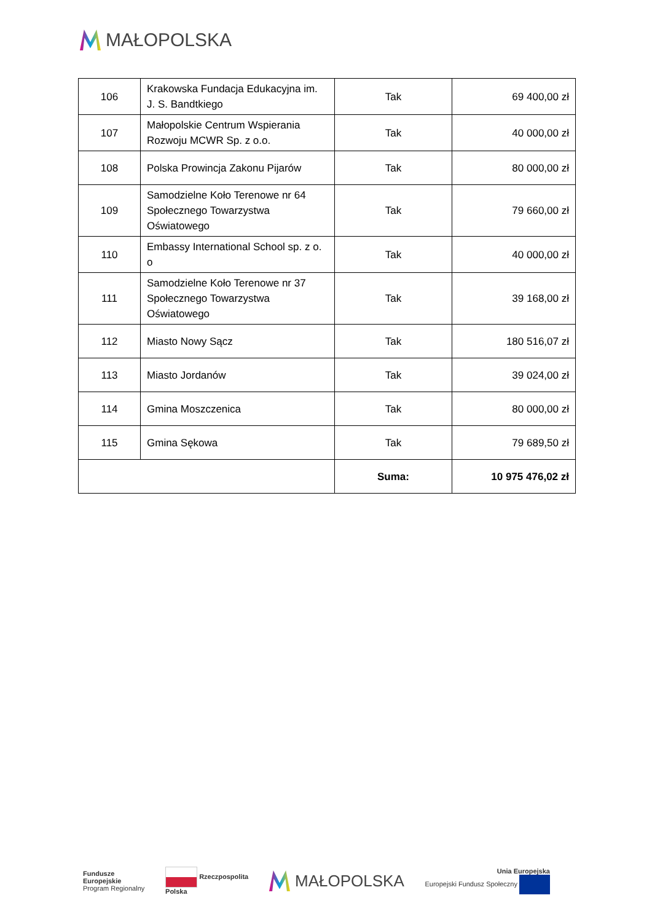MAŁOPOLSKA
| 106 | Krakowska Fundacja Edukacyjna im. J. S. Bandtkiego | Tak | 69 400,00 zł |
| 107 | Małopolskie Centrum Wspierania Rozwoju MCWR Sp. z o.o. | Tak | 40 000,00 zł |
| 108 | Polska Prowincja Zakonu Pijarów | Tak | 80 000,00 zł |
| 109 | Samodzielne Koło Terenowe nr 64 Społecznego Towarzystwa Oświatowego | Tak | 79 660,00 zł |
| 110 | Embassy International School sp. z o. o | Tak | 40 000,00 zł |
| 111 | Samodzielne Koło Terenowe nr 37 Społecznego Towarzystwa Oświatowego | Tak | 39 168,00 zł |
| 112 | Miasto Nowy Sącz | Tak | 180 516,07 zł |
| 113 | Miasto Jordanów | Tak | 39 024,00 zł |
| 114 | Gmina Moszczenica | Tak | 80 000,00 zł |
| 115 | Gmina Sękowa | Tak | 79 689,50 zł |
| | | Suma: | 10 975 476,02 zł |
Fundusze
Europejskie
Program Regionalny
Rzeczpospolita
Polska
MAŁOPOLSKA
Unia Europejska
Europejski Fundusz Społeczny